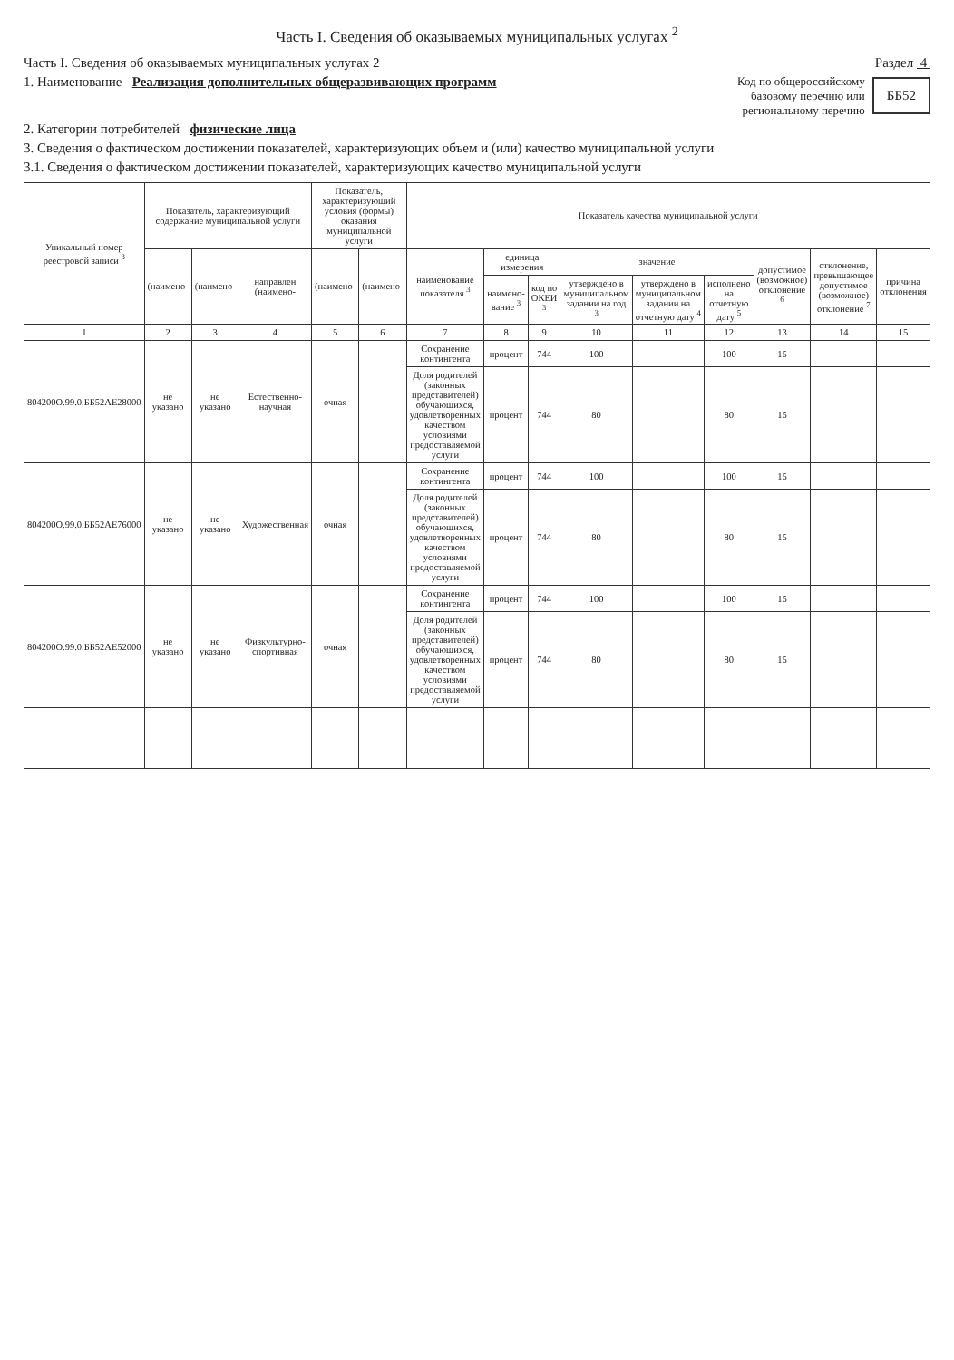Часть I. Сведения об оказываемых муниципальных услугах <sup>2</sup>
Часть I. Сведения об оказываемых муниципальных услугах 2 Раздел 4
1. Наименование Реализация дополнительных общеразвивающих программ
Код по общероссийскому
базовому перечню или
региональному перечню ББ52
2. Категории потребителей физические лица
3. Сведения о фактическом достижении показателей, характеризующих объем и (или) качество муниципальной услуги
3.1. Сведения о фактическом достижении показателей, характеризующих качество муниципальной услуги
| Уникальный номер реестровой записи <sup>3</sup> | Показатель, характеризующий содержание муниципальной услуги | | | Показатель, характеризующий условия (формы) оказания муниципальной услуги | | Показатель качества муниципальной услуги | | | | | | | | |
| --- | --- | --- | --- | --- | --- | --- | --- | --- | --- | --- | --- | --- | --- | --- |
| | (наимено- | (наимено- | направлен (наимено- | (наимено- | (наимено- | наименование показателя <sup>3</sup> | единица измерения | | значение | | | допустимое (возможное) отклонение <sup>6</sup> | отклонение, превышающее допустимое (возможное) отклонение <sup>7</sup> | причина отклонения |
| | | | | | | | наимено-вание <sup>3</sup> | код по ОКЕИ <sup>3</sup> | утверждено в муниципальном задании на год <sup>3</sup> | утверждено в муниципальном задании на отчетную дату <sup>4</sup> | исполнено на отчетную дату <sup>5</sup> | | | |
| 1 | 2 | 3 | 4 | 5 | 6 | 7 | 8 | 9 | 10 | 11 | 12 | 13 | 14 | 15 |
| 804200О.99.0.ББ52АЕ28000 | не указано | не указано | Естественно-научная | очная | | Сохранение контингента | процент | 744 | 100 | | 100 | 15 | | |
| | | | | | | Доля родителей (законных представителей) обучающихся, удовлетворенных качеством условиями предоставляемой услуги | процент | 744 | 80 | | 80 | 15 | | |
| 804200О.99.0.ББ52АЕ76000 | не указано | не указано | Художественная | очная | | Сохранение контингента | процент | 744 | 100 | | 100 | 15 | | |
| | | | | | | Доля родителей (законных представителей) обучающихся, удовлетворенных качеством условиями предоставляемой услуги | процент | 744 | 80 | | 80 | 15 | | |
| 804200О.99.0.ББ52АЕ52000 | не указано | не указано | Физкультурно-спортивная | очная | | Сохранение контингента | процент | 744 | 100 | | 100 | 15 | | |
| | | | | | | Доля родителей (законных представителей) обучающихся, удовлетворенных качеством условиями предоставляемой услуги | процент | 744 | 80 | | 80 | 15 | | |